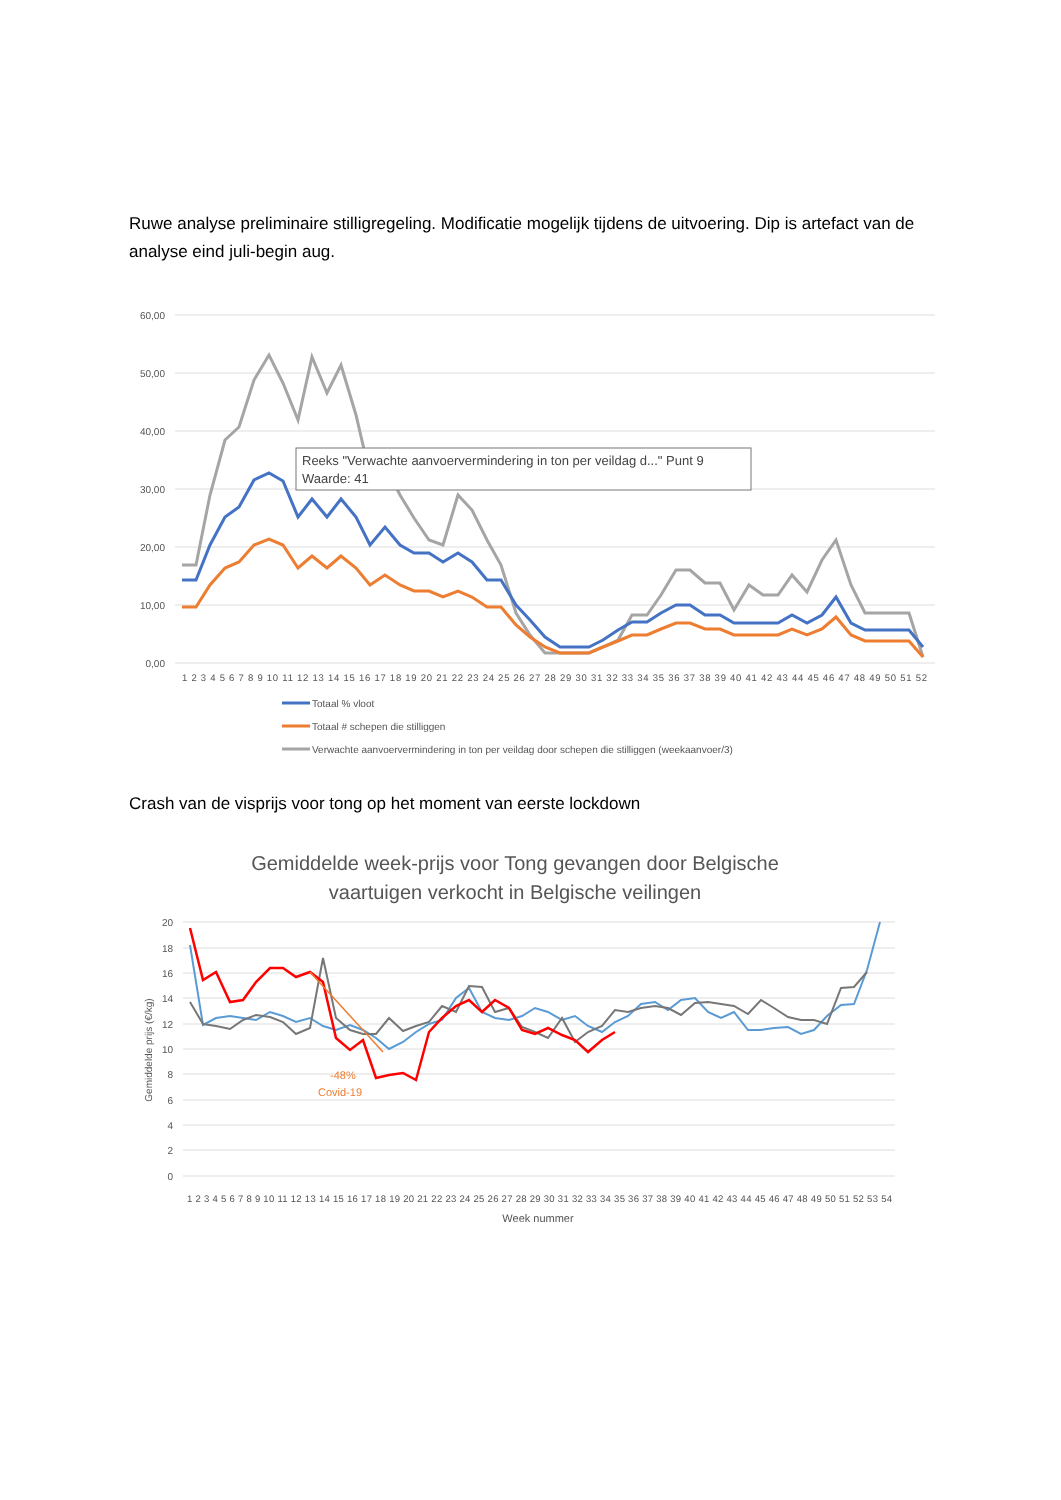Ruwe analyse preliminaire stilligregeling. Modificatie mogelijk tijdens de uitvoering. Dip is artefact van de analyse eind juli-begin aug.
60,00
50,00
40,00
30,00
20,00
10,00
0,00
Reeks "Verwachte aanvoervermindering in ton per veildag d..." Punt 9
Waarde: 41
1 2 3 4 5 6 7 8 9 10 11 12 13 14 15 16 17 18 19 20 21 22 23 24 25 26 27 28 29 30 31 32 33 34 35 36 37 38 39 40 41 42 43 44 45 46 47 48 49 50 51 52
Totaal % vloot
Totaal # schepen die stilliggen
Verwachte aanvoervermindering in ton per veildag door schepen die stilliggen (weekaanvoer/3)
Crash van de visprijs voor tong op het moment van eerste lockdown
Gemiddelde week-prijs voor Tong gevangen door Belgische
vaartuigen verkocht in Belgische veilingen
20
18
16
14
12
10
8
6
4
2
0
Gemiddelde prijs (€/kg)
-48%
Covid-19
1 2 3 4 5 6 7 8 9 10 11 12 13 14 15 16 17 18 19 20 21 22 23 24 25 26 27 28 29 30 31 32 33 34 35 36 37 38 39 40 41 42 43 44 45 46 47 48 49 50 51 52 53 54
Week nummer